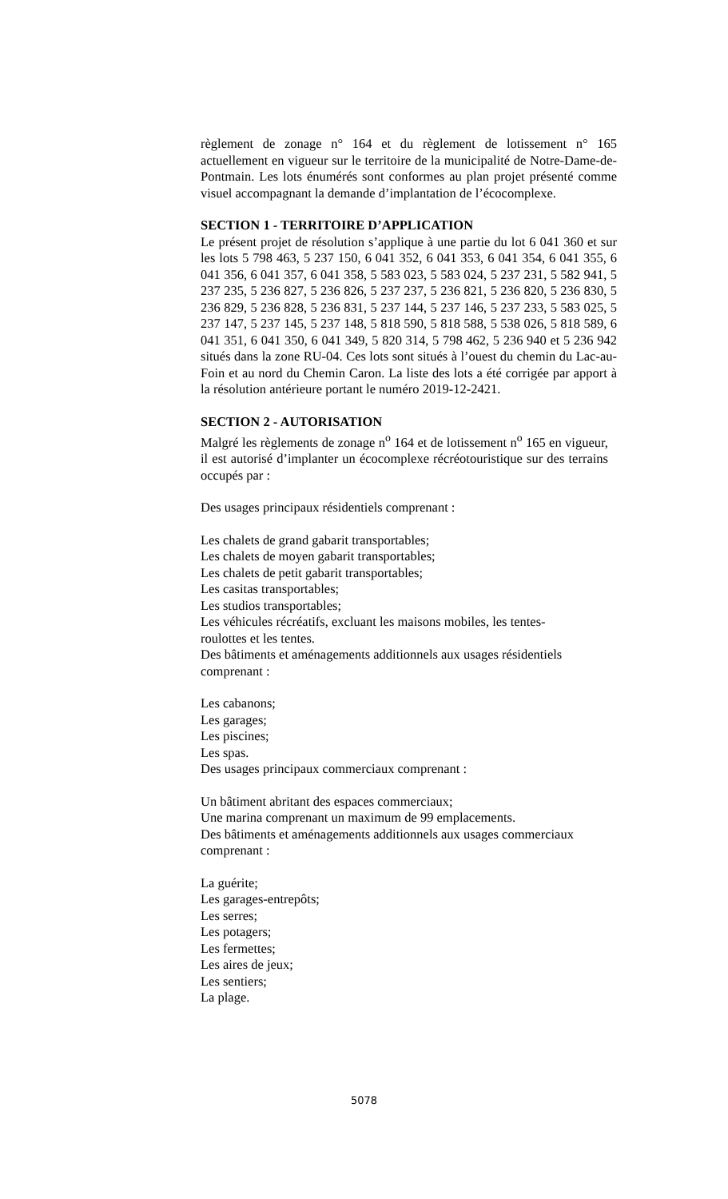règlement de zonage n° 164 et du règlement de lotissement n° 165 actuellement en vigueur sur le territoire de la municipalité de Notre-Dame-de-Pontmain. Les lots énumérés sont conformes au plan projet présenté comme visuel accompagnant la demande d’implantation de l’écocomplexe.
SECTION 1 - TERRITOIRE D’APPLICATION
Le présent projet de résolution s’applique à une partie du lot 6 041 360 et sur les lots 5 798 463, 5 237 150, 6 041 352, 6 041 353, 6 041 354, 6 041 355, 6 041 356, 6 041 357, 6 041 358, 5 583 023, 5 583 024, 5 237 231, 5 582 941, 5 237 235, 5 236 827, 5 236 826, 5 237 237, 5 236 821, 5 236 820, 5 236 830, 5 236 829, 5 236 828, 5 236 831, 5 237 144, 5 237 146, 5 237 233, 5 583 025, 5 237 147, 5 237 145, 5 237 148, 5 818 590, 5 818 588, 5 538 026, 5 818 589, 6 041 351, 6 041 350, 6 041 349, 5 820 314, 5 798 462, 5 236 940 et 5 236 942 situés dans la zone RU-04. Ces lots sont situés à l’ouest du chemin du Lac-au-Foin et au nord du Chemin Caron. La liste des lots a été corrigée par apport à la résolution antérieure portant le numéro 2019-12-2421.
SECTION 2 - AUTORISATION
Malgré les règlements de zonage n<sup>o</sup> 164 et de lotissement n<sup>o</sup> 165 en vigueur, il est autorisé d’implanter un écocomplexe récréotouristique sur des terrains occupés par :
Des usages principaux résidentiels comprenant :
Les chalets de grand gabarit transportables;
Les chalets de moyen gabarit transportables;
Les chalets de petit gabarit transportables;
Les casitas transportables;
Les studios transportables;
Les véhicules récréatifs, excluant les maisons mobiles, les tentes-
roulottes et les tentes.
Des bâtiments et aménagements additionnels aux usages résidentiels
comprenant :
Les cabanons;
Les garages;
Les piscines;
Les spas.
Des usages principaux commerciaux comprenant :
Un bâtiment abritant des espaces commerciaux;
Une marina comprenant un maximum de 99 emplacements.
Des bâtiments et aménagements additionnels aux usages commerciaux
comprenant :
La guérite;
Les garages-entrepôts;
Les serres;
Les potagers;
Les fermettes;
Les aires de jeux;
Les sentiers;
La plage.
5078